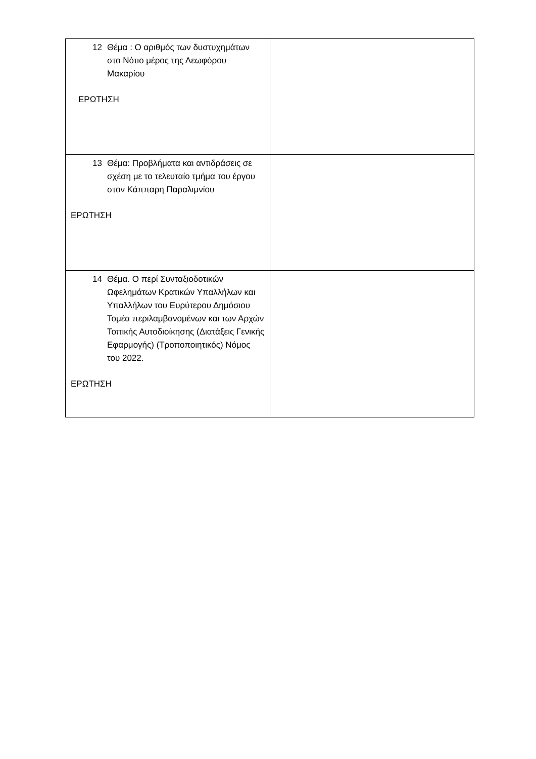| 12 Θέμα : Ο αριθμός των δυστυχημάτων στο Νότιο μέρος της Λεωφόρου Μακαρίου ΕΡΩΤΗΣΗ | |
| 13 Θέμα: Προβλήματα και αντιδράσεις σε σχέση με το τελευταίο τμήμα του έργου στον Κάππαρη Παραλιμνίου ΕΡΩΤΗΣΗ | |
| 14 Θέμα. Ο περί Συνταξιοδοτικών Ωφελημάτων Κρατικών Υπαλλήλων και Υπαλλήλων του Ευρύτερου Δημόσιου Τομέα περιλαμβανομένων και των Αρχών Τοπικής Αυτοδιοίκησης (Διατάξεις Γενικής Εφαρμογής) (Τροποποιητικός) Νόμος του 2022. ΕΡΩΤΗΣΗ | |